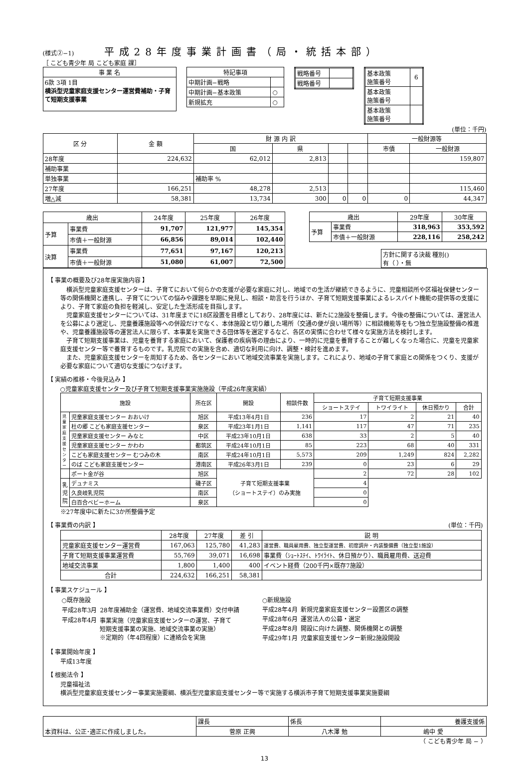(様式②−1) 平成28年度事業計画書（局・統括本部）
［ こども青少年 局 こども家庭 課］
| 事 業 名 |
| 6款 3項 1目 横浜型児童家庭支援センター運営費補助・子育て短期支援事業 |
| 特記事項 | |
| --- | --- |
| 中期計画−戦略 | |
| 中期計画−基本政策 | ○ |
| 新規拡充 | ○ |
| 戦略番号 | |
| 戦略番号 | |
| 基本政策 施策番号 | 6 |
| 基本政策 施策番号 | |
| 基本政策 施策番号 | |
(単位：千円)
| 区 分 | 金 額 | 財 源 内 訳 | | | | 一般財源等 | |
| --- | --- | --- | --- | --- | --- | --- | --- |
| | | 国 | 県 | | | 市債 | 一般財源 |
| 28年度 | 224,632 | 62,012 | 2,813 | | | | 159,807 |
| 補助事業 | | | | | | | |
| 単独事業 | | 補助率 % | | | | | |
| 27年度 | 166,251 | 48,278 | 2,513 | | | | 115,460 |
| 増△減 | 58,381 | 13,734 | 300 | 0 | 0 | 0 | 44,347 |
| 歳出 | | 24年度 | 25年度 | 26年度 |
| --- | --- | --- | --- | --- |
| 予算 | 事業費 | 91,707 | 121,977 | 145,354 |
| | 市債＋一般財源 | 66,856 | 89,014 | 102,440 |
| 決算 | 事業費 | 77,651 | 97,167 | 120,213 |
| | 市債＋一般財源 | 51,080 | 61,007 | 72,500 |
| 歳出 | | 29年度 | 30年度 |
| --- | --- | --- | --- |
| 予算 | 事業費 | 318,963 | 353,592 |
| | 市債＋一般財源 | 228,116 | 258,242 |
| 方針に関する決裁 種別() 有（ ）・無 |
【 事業の概要及び28年度実施内容 】
　横浜型児童家庭支援センターは、子育てにおいて何らかの支援が必要な家庭に対し、地域での生活が継続できるように、児童相談所や区福祉保健センター等の関係機関と連携し、子育てについての悩みや課題を早期に発見し、相談・助言を行うほか、子育て短期支援事業によるレスパイト機能の提供等の支援により、子育て家庭の負担を軽減し、安定した生活形成を目指します。
　児童家庭支援センターについては、31年度までに18区設置を目標としており、28年度には、新たに2施設を整備します。今後の整備については、運営法人を公募により選定し、児童養護施設等への併設だけでなく、本体施設と切り離した場所（交通の便が良い場所等）に相談機能等をもつ独立型施設整備の推進や、児童養護施設等の運営法人に限らず、本事業を実施できる団体等を選定するなど、各区の実情に合わせて様々な実施方法を検討します。
　子育て短期支援事業は、児童を養育する家庭において、保護者の疾病等の理由により、一時的に児童を養育することが難しくなった場合に、児童を児童家庭支援センター等で養育するものです。乳児院での実施を含め、適切な利用に向け、調整・検討を進めます。
　また、児童家庭支援センターを周知するため、各センターにおいて地域交流事業を実施します。これにより、地域の子育て家庭との関係をつくり、支援が必要な家庭について適切な支援につなげます。
【 実績の推移・今後見込み 】
○児童家庭支援センター及び子育て短期支援事業実施施設（平成26年度実績）
| 施設 | | 所在区 | 開設 | 相談件数 | 子育て短期支援事業 | | | |
| --- | --- | --- | --- | --- | --- | --- | --- | --- |
| | | | | | ショートステイ | トワイライト | 休日預かり | 合計 |
| 児童家庭支援センター | 児童家庭支援センター おおいけ | 旭区 | 平成13年4月1日 | 236 | 17 | 2 | 21 | 40 |
| | 杜の郷 こども家庭支援センター | 泉区 | 平成23年1月1日 | 1,141 | 117 | 47 | 71 | 235 |
| | 児童家庭支援センター みなと | 中区 | 平成23年10月1日 | 638 | 33 | 2 | 5 | 40 |
| | 児童家庭支援センター かわわ | 都筑区 | 平成24年10月1日 | 85 | 223 | 68 | 40 | 331 |
| | こども家庭支援センター むつみの木 | 南区 | 平成24年10月1日 | 5,573 | 209 | 1,249 | 824 | 2,282 |
| | のば こども家庭支援センター | 港南区 | 平成26年3月1日 | 239 | 0 | 23 | 6 | 29 |
| | ポート金が谷 | 旭区 | 子育て短期支援事業 （ショートステイ）のみ実施 | | 2 | 72 | 28 | 102 |
| 乳児院 | デュナミス | 磯子区 | | | 4 | | | |
| | 久良岐乳児院 | 南区 | | | 0 | | | |
| | 白百合ベビーホーム | 泉区 | | | 0 | | | |
※27年度中に新たに3か所整備予定
【 事業費の内訳 】 (単位：千円)
| | 28年度 | 27年度 | 差 引 | 説 明 |
| --- | --- | --- | --- | --- |
| 児童家庭支援センター運営費 | 167,063 | 125,780 | 41,283 | 運営費、職員雇用費、独立型運営費、初度調弁・内装整備費（独立型1施設） |
| 子育て短期支援事業運営費 | 55,769 | 39,071 | 16,698 | 事業費（ｼｮｰﾄｽﾃｲ、ﾄﾜｲﾗｲﾄ、休日預かり）、職員雇用費、送迎費 |
| 地域交流事業 | 1,800 | 1,400 | 400 | イベント経費（200千円×既存7施設） |
| 合計 | 224,632 | 166,251 | 58,381 | |
【 事業スケジュール 】
| ○既存施設 | |
| 平成28年3月 | 28年度補助金（運営費、地域交流事業費）交付申請 |
| 平成28年4月 | 事業実施（児童家庭支援センターの運営、子育て 短期支援事業の実施、地域交流事業の実施） ※定期的（年4回程度）に連絡会を実施 |
| ○新規施設 | |
| 平成28年4月 | 新規児童家庭支援センター設置区の調整 |
| 平成28年6月 | 運営法人の公募・選定 |
| 平成28年8月 | 開設に向けた調整、関係機関との調整 |
| 平成29年1月 | 児童家庭支援センター新規2施設開設 |
【 事業開始年度 】
平成13年度
【 根拠法令 】
児童福祉法
横浜型児童家庭支援センター事業実施要綱、横浜型児童家庭支援センター等で実施する横浜市子育て短期支援事業実施要綱
| 本資料は、公正･適正に作成しました。 | 課長 | 係長 | 養護支援係 |
| | 菅原 正興 | 八木澤 勉 | 嶋中 愛 |
（ こども青少年 局 − ）
13